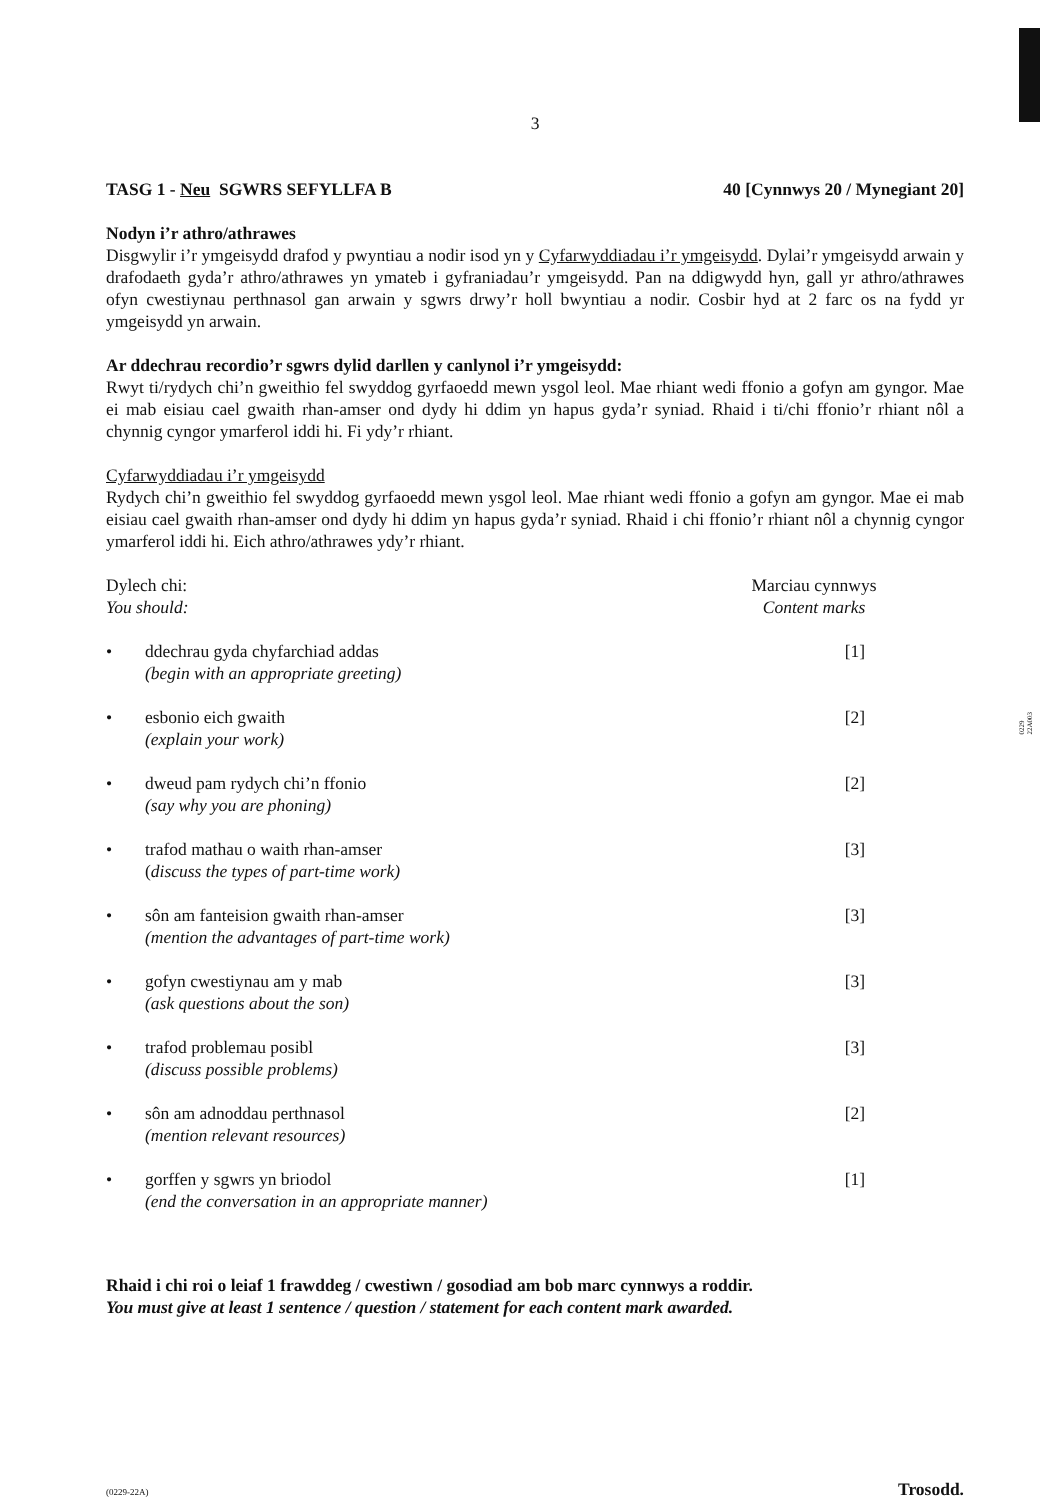0229
22A003
3
TASG 1 - Neu SGWRS SEFYLLFA B 40 [Cynnwys 20 / Mynegiant 20]
Nodyn i’r athro/athrawes
Disgwylir i’r ymgeisydd drafod y pwyntiau a nodir isod yn y Cyfarwyddiadau i’r ymgeisydd. Dylai’r ymgeisydd arwain y drafodaeth gyda’r athro/athrawes yn ymateb i gyfraniadau’r ymgeisydd. Pan na ddigwydd hyn, gall yr athro/athrawes ofyn cwestiynau perthnasol gan arwain y sgwrs drwy’r holl bwyntiau a nodir. Cosbir hyd at 2 farc os na fydd yr ymgeisydd yn arwain.
Ar ddechrau recordio’r sgwrs dylid darllen y canlynol i’r ymgeisydd:
Rwyt ti/rydych chi’n gweithio fel swyddog gyrfaoedd mewn ysgol leol. Mae rhiant wedi ffonio a gofyn am gyngor. Mae ei mab eisiau cael gwaith rhan-amser ond dydy hi ddim yn hapus gyda’r syniad. Rhaid i ti/chi ffonio’r rhiant nôl a chynnig cyngor ymarferol iddi hi. Fi ydy’r rhiant.
Cyfarwyddiadau i’r ymgeisydd
Rydych chi’n gweithio fel swyddog gyrfaoedd mewn ysgol leol. Mae rhiant wedi ffonio a gofyn am gyngor. Mae ei mab eisiau cael gwaith rhan-amser ond dydy hi ddim yn hapus gyda’r syniad. Rhaid i chi ffonio’r rhiant nôl a chynnig cyngor ymarferol iddi hi. Eich athro/athrawes ydy’r rhiant.
Dylech chi:
You should:
Marciau cynnwys
Content marks
• ddechrau gyda chyfarchiad addas
(begin with an appropriate greeting)
[1]
• esbonio eich gwaith
(explain your work)
[2]
• dweud pam rydych chi’n ffonio
(say why you are phoning)
[2]
• trafod mathau o waith rhan-amser
(discuss the types of part-time work)
[3]
• sôn am fanteision gwaith rhan-amser
(mention the advantages of part-time work)
[3]
• gofyn cwestiynau am y mab
(ask questions about the son)
[3]
• trafod problemau posibl
(discuss possible problems)
[3]
• sôn am adnoddau perthnasol
(mention relevant resources)
[2]
• gorffen y sgwrs yn briodol
(end the conversation in an appropriate manner)
[1]
Rhaid i chi roi o leiaf 1 frawddeg / cwestiwn / gosodiad am bob marc cynnwys a roddir.
You must give at least 1 sentence / question / statement for each content mark awarded.
(0229-22A) Trosodd.